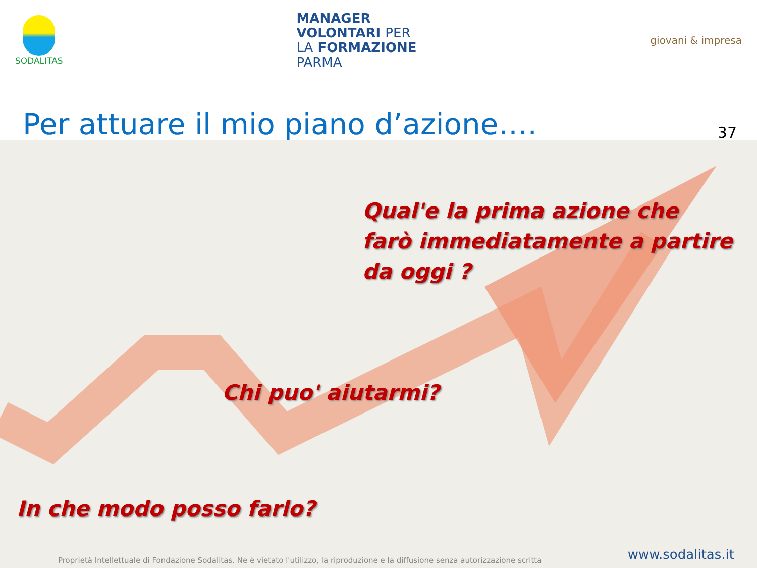SODALITAS
MANAGER
VOLONTARI PER
LA FORMAZIONE
PARMA
giovani & impresa
Per attuare il mio piano d’azione….
37
Qual'e la prima azione che
farò immediatamente a partire
da oggi ?
Chi puo' aiutarmi?
In che modo posso farlo?
Proprietà Intellettuale di Fondazione Sodalitas. Ne è vietato l'utilizzo, la riproduzione e la diffusione senza autorizzazione scritta
www.sodalitas.it